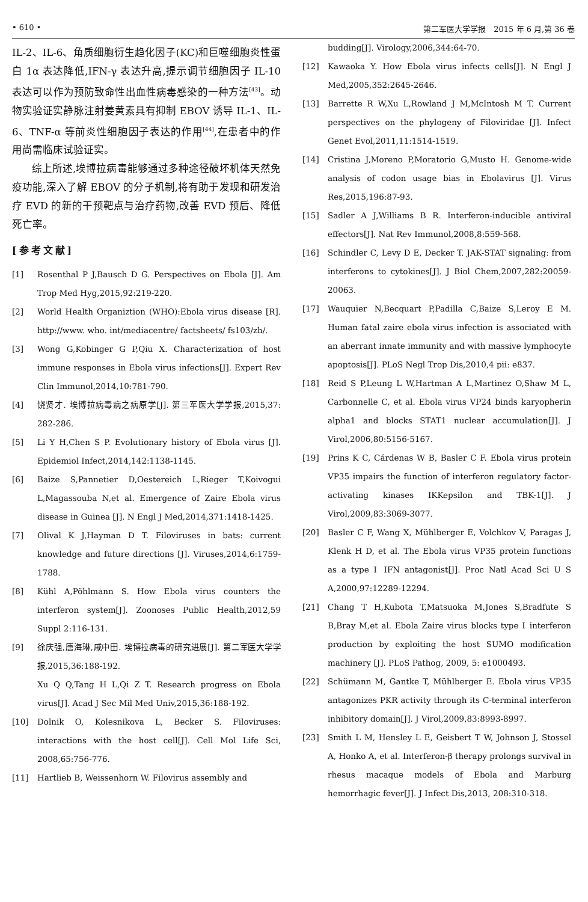• 610 • 第二军医大学学报　2015 年 6 月,第 36 卷
IL-2、IL-6、角质细胞衍生趋化因子(KC)和巨噬细胞炎性蛋白 1α 表达降低,IFN-γ 表达升高,提示调节细胞因子 IL-10 表达可以作为预防致命性出血性病毒感染的一种方法<sup>[43]</sup>。动物实验证实静脉注射姜黄素具有抑制 EBOV 诱导 IL-1、IL-6、TNF-α 等前炎性细胞因子表达的作用<sup>[44]</sup>,在患者中的作用尚需临床试验证实。
综上所述,埃博拉病毒能够通过多种途径破坏机体天然免疫功能,深入了解 EBOV 的分子机制,将有助于发现和研发治疗 EVD 的新的干预靶点与治疗药物,改善 EVD 预后、降低死亡率。
[参考文献]
[1] Rosenthal P J,Bausch D G. Perspectives on Ebola [J]. Am Trop Med Hyg,2015,92:219-220.
[2] World Health Organiztion (WHO):Ebola virus disease [R]. http://www. who. int/mediacentre/ factsheets/ fs103/zh/.
[3] Wong G,Kobinger G P,Qiu X. Characterization of host immune responses in Ebola virus infections[J]. Expert Rev Clin Immunol,2014,10:781-790.
[4] 饶贤才. 埃博拉病毒病之病原学[J]. 第三军医大学学报,2015,37: 282-286.
[5] Li Y H,Chen S P. Evolutionary history of Ebola virus [J]. Epidemiol Infect,2014,142:1138-1145.
[6] Baize S,Pannetier D,Oestereich L,Rieger T,Koivogui L,Magassouba N,et al. Emergence of Zaire Ebola virus disease in Guinea [J]. N Engl J Med,2014,371:1418-1425.
[7] Olival K J,Hayman D T. Filoviruses in bats: current knowledge and future directions [J]. Viruses,2014,6:1759-1788.
[8] Kühl A,Pöhlmann S. How Ebola virus counters the interferon system[J]. Zoonoses Public Health,2012,59 Suppl 2:116-131.
[9] 徐庆强,唐海琳,戚中田. 埃博拉病毒的研究进展[J]. 第二军医大学学报,2015,36:188-192.
Xu Q Q,Tang H L,Qi Z T. Research progress on Ebola virus[J]. Acad J Sec Mil Med Univ,2015,36:188-192.
[10] Dolnik O, Kolesnikova L, Becker S. Filoviruses: interactions with the host cell[J]. Cell Mol Life Sci, 2008,65:756-776.
[11] Hartlieb B, Weissenhorn W. Filovirus assembly and
budding[J]. Virology,2006,344:64-70.
[12] Kawaoka Y. How Ebola virus infects cells[J]. N Engl J Med,2005,352:2645-2646.
[13] Barrette R W,Xu L,Rowland J M,McIntosh M T. Current perspectives on the phylogeny of Filoviridae [J]. Infect Genet Evol,2011,11:1514-1519.
[14] Cristina J,Moreno P,Moratorio G,Musto H. Genome-wide analysis of codon usage bias in Ebolavirus [J]. Virus Res,2015,196:87-93.
[15] Sadler A J,Williams B R. Interferon-inducible antiviral effectors[J]. Nat Rev Immunol,2008,8:559-568.
[16] Schindler C, Levy D E, Decker T. JAK-STAT signaling: from interferons to cytokines[J]. J Biol Chem,2007,282:20059-20063.
[17] Wauquier N,Becquart P,Padilla C,Baize S,Leroy E M. Human fatal zaire ebola virus infection is associated with an aberrant innate immunity and with massive lymphocyte apoptosis[J]. PLoS Negl Trop Dis,2010,4 pii: e837.
[18] Reid S P,Leung L W,Hartman A L,Martinez O,Shaw M L, Carbonnelle C, et al. Ebola virus VP24 binds karyopherin alpha1 and blocks STAT1 nuclear accumulation[J]. J Virol,2006,80:5156-5167.
[19] Prins K C, Cárdenas W B, Basler C F. Ebola virus protein VP35 impairs the function of interferon regulatory factor-activating kinases IKKepsilon and TBK-1[J]. J Virol,2009,83:3069-3077.
[20] Basler C F, Wang X, Mühlberger E, Volchkov V, Paragas J, Klenk H D, et al. The Ebola virus VP35 protein functions as a type Ⅰ IFN antagonist[J]. Proc Natl Acad Sci U S A,2000,97:12289-12294.
[21] Chang T H,Kubota T,Matsuoka M,Jones S,Bradfute S B,Bray M,et al. Ebola Zaire virus blocks type Ⅰ interferon production by exploiting the host SUMO modification machinery [J]. PLoS Pathog, 2009, 5: e1000493.
[22] Schümann M, Gantke T, Mühlberger E. Ebola virus VP35 antagonizes PKR activity through its C-terminal interferon inhibitory domain[J]. J Virol,2009,83:8993-8997.
[23] Smith L M, Hensley L E, Geisbert T W, Johnson J, Stossel A, Honko A, et al. Interferon-β therapy prolongs survival in rhesus macaque models of Ebola and Marburg hemorrhagic fever[J]. J Infect Dis,2013, 208:310-318.